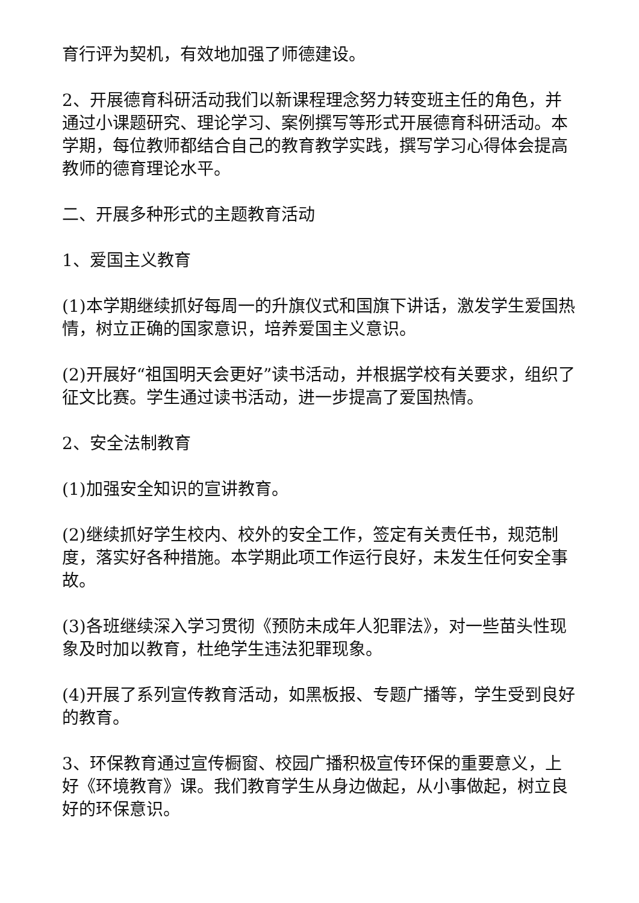育行评为契机，有效地加强了师德建设。
2、开展德育科研活动我们以新课程理念努力转变班主任的角色，并通过小课题研究、理论学习、案例撰写等形式开展德育科研活动。本学期，每位教师都结合自己的教育教学实践，撰写学习心得体会提高教师的德育理论水平。
二、开展多种形式的主题教育活动
1、爱国主义教育
(1)本学期继续抓好每周一的升旗仪式和国旗下讲话，激发学生爱国热情，树立正确的国家意识，培养爱国主义意识。
(2)开展好“祖国明天会更好”读书活动，并根据学校有关要求，组织了征文比赛。学生通过读书活动，进一步提高了爱国热情。
2、安全法制教育
(1)加强安全知识的宣讲教育。
(2)继续抓好学生校内、校外的安全工作，签定有关责任书，规范制度，落实好各种措施。本学期此项工作运行良好，未发生任何安全事故。
(3)各班继续深入学习贯彻《预防未成年人犯罪法》，对一些苗头性现象及时加以教育，杜绝学生违法犯罪现象。
(4)开展了系列宣传教育活动，如黑板报、专题广播等，学生受到良好的教育。
3、环保教育通过宣传橱窗、校园广播积极宣传环保的重要意义，上好《环境教育》课。我们教育学生从身边做起，从小事做起，树立良好的环保意识。